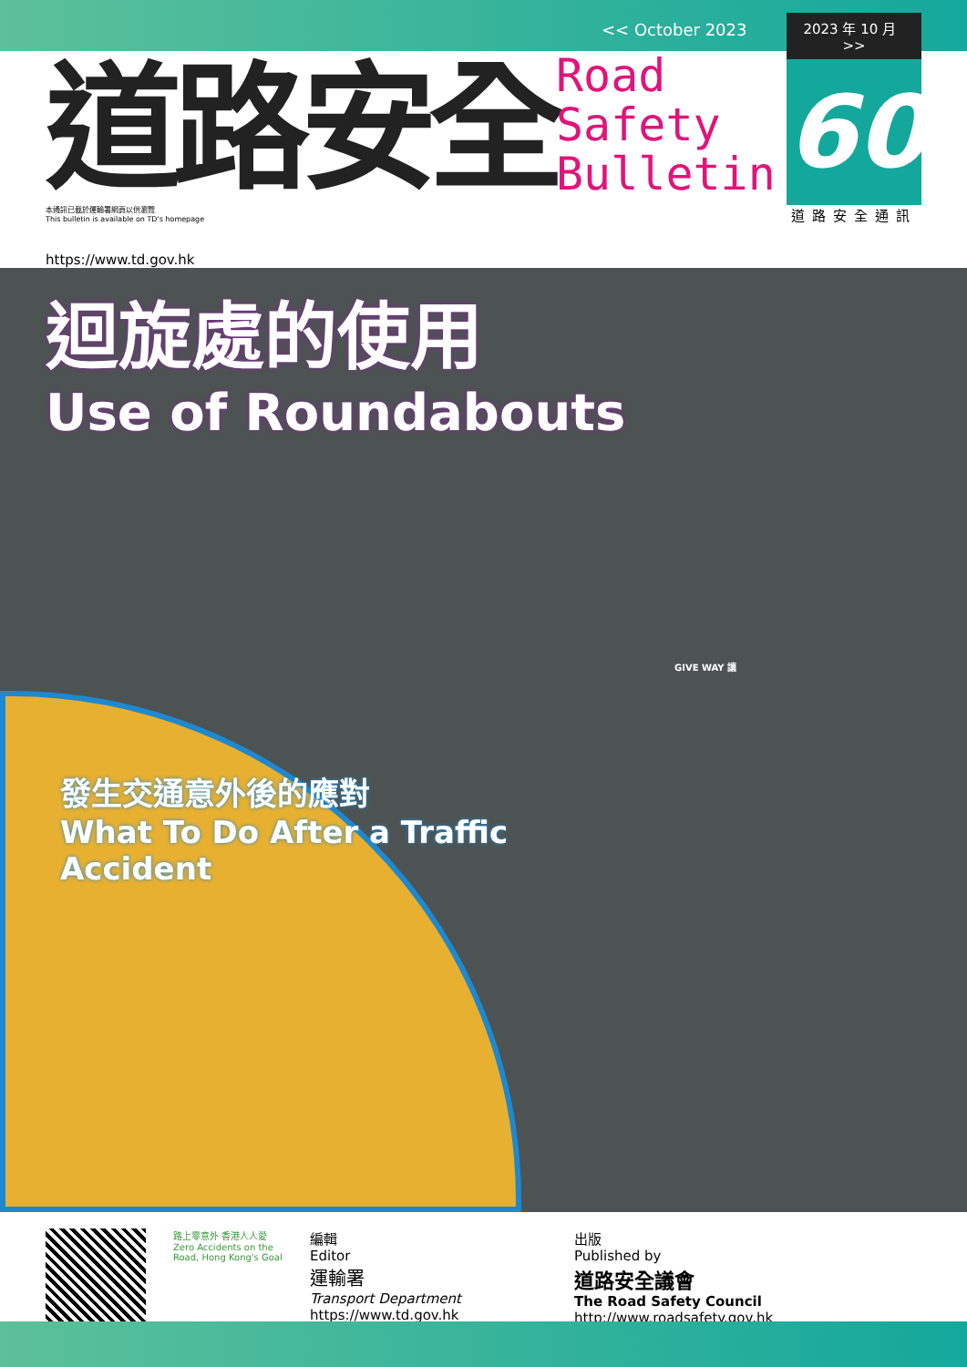<< October 2023
道路安全
本通訊已載於運輸署網頁以供瀏覽
This bulletin is available on TD's homepage
Road
Safety
Bulletin
2023 年 10 月 >>
60
道路安全通訊
https://www.td.gov.hk
迴旋處的使用
Use of Roundabouts
GIVE WAY 讓
發生交通意外後的應對
What To Do After a Traffic Accident
路上零意外 香港人人愛
Zero Accidents on the Road, Hong Kong's Goal
編輯
Editor
運輸署
Transport Department
https://www.td.gov.hk
出版
Published by
道路安全議會
The Road Safety Council
http://www.roadsafety.gov.hk